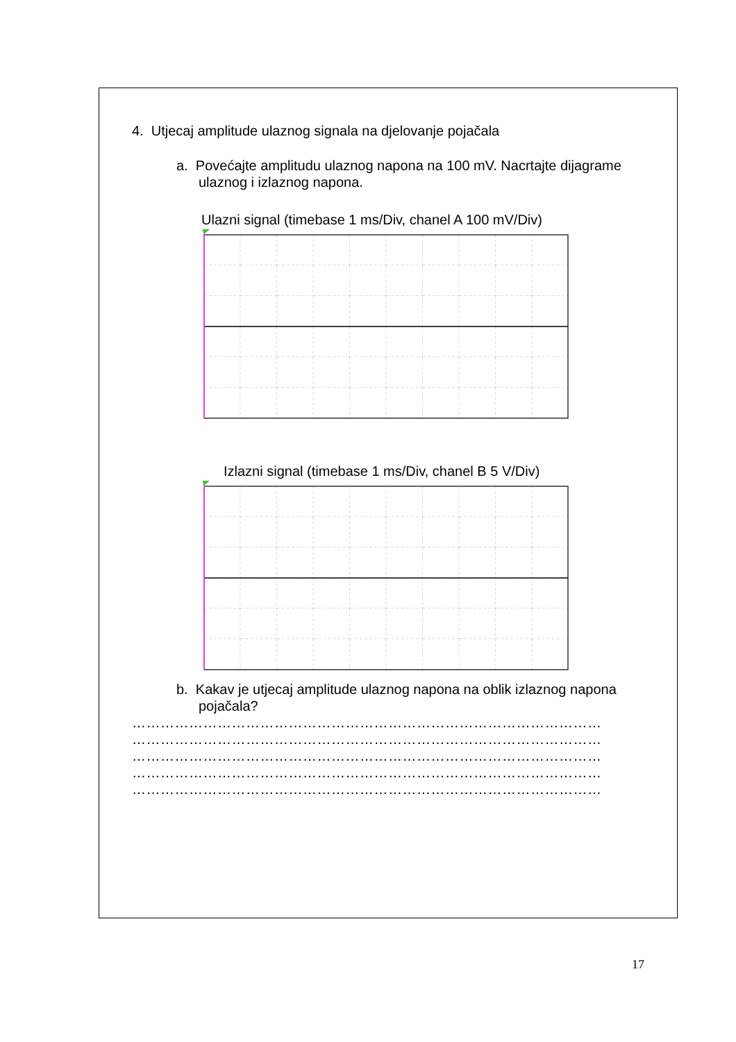4. Utjecaj amplitude ulaznog signala na djelovanje pojačala
a. Povećajte amplitudu ulaznog napona na 100 mV. Nacrtajte dijagrame ulaznog i izlaznog napona.
Ulazni signal (timebase 1 ms/Div, chanel A 100 mV/Div)
Izlazni signal (timebase 1 ms/Div, chanel B 5 V/Div)
b. Kakav je utjecaj amplitude ulaznog napona na oblik izlaznog napona pojačala?
………………………………………………………………………………………
………………………………………………………………………………………
………………………………………………………………………………………
………………………………………………………………………………………
………………………………………………………………………………………
17